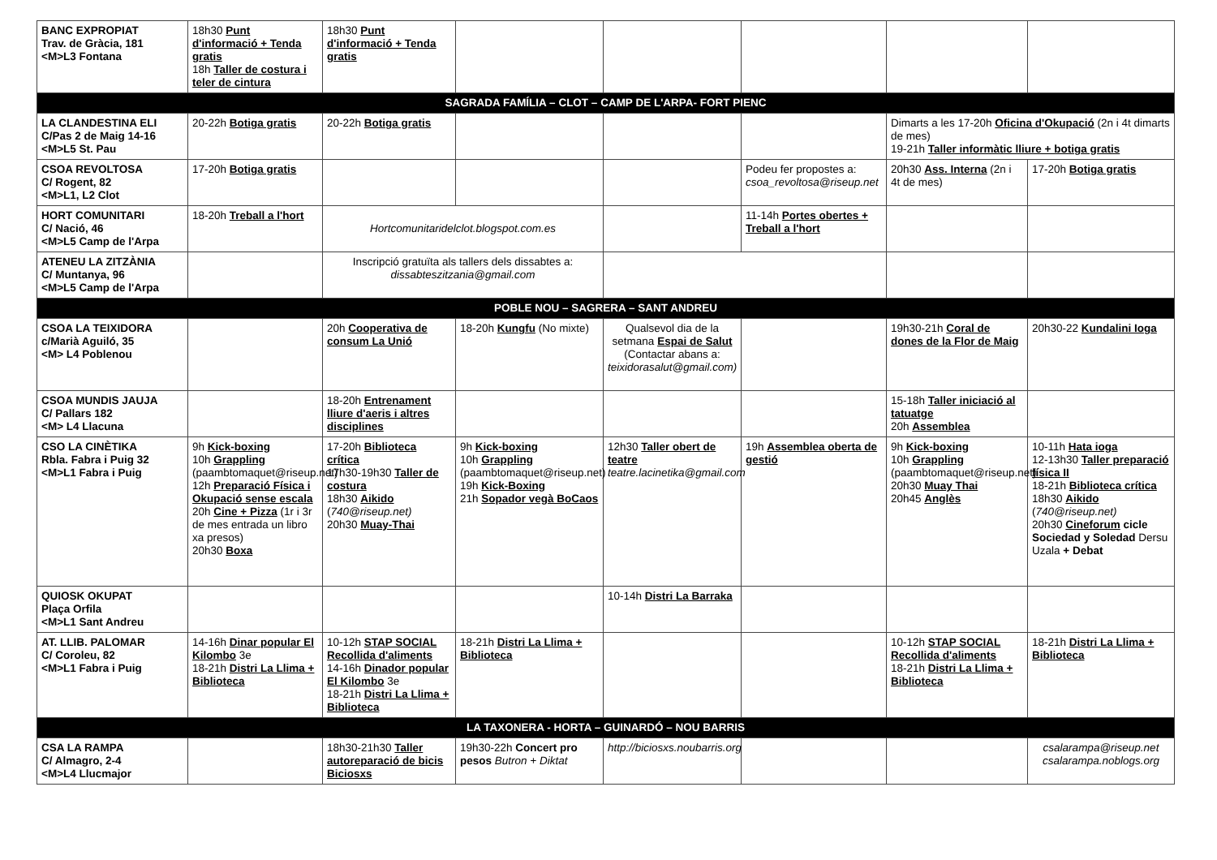| BANC EXPROPIAT Trav. de Gràcia, 181 <M>L3 Fontana | 18h30 Punt d'informació + Tenda gratis 18h Taller de costura i teler de cintura | 18h30 Punt d'informació + Tenda gratis | | | | | |
| SAGRADA FAMÍLIA – CLOT – CAMP DE L'ARPA- FORT PIENC | | | | | | | |
| LA CLANDESTINA ELI C/Pas 2 de Maig 14-16 <M>L5 St. Pau | 20-22h Botiga gratis | 20-22h Botiga gratis | | | | Dimarts a les 17-20h Oficina d'Okupació (2n i 4t dimarts de mes) 19-21h Taller informàtic lliure + botiga gratis | |
| CSOA REVOLTOSA C/ Rogent, 82 <M>L1, L2 Clot | 17-20h Botiga gratis | | | | Podeu fer propostes a: csoa_revoltosa@riseup.net | 20h30 Ass. Interna (2n i 4t de mes) | 17-20h Botiga gratis |
| HORT COMUNITARI C/ Nació, 46 <M>L5 Camp de l'Arpa | 18-20h Treball a l'hort | Hortcomunitaridelclot.blogspot.com.es | | | 11-14h Portes obertes + Treball a l'hort | | |
| ATENEU LA ZITZÀNIA C/ Muntanya, 96 <M>L5 Camp de l'Arpa | | Inscripció gratuïta als tallers dels dissabtes a: dissabteszitzania@gmail.com | | | | | |
| POBLE NOU – SAGRERA – SANT ANDREU | | | | | | | |
| CSOA LA TEIXIDORA c/Marià Aguiló, 35 <M> L4 Poblenou | | 20h Cooperativa de consum La Unió | 18-20h Kungfu (No mixte) | Qualsevol dia de la setmana Espai de Salut (Contactar abans a: teixidorasalut@gmail.com) | | 19h30-21h Coral de dones de la Flor de Maig | 20h30-22 Kundalini Ioga |
| CSOA MUNDIS JAUJA C/ Pallars 182 <M> L4 Llacuna | | 18-20h Entrenament lliure d'aeris i altres disciplines | | | | 15-18h Taller iniciació al tatuatge 20h Assemblea | |
| CSO LA CINÈTIKA Rbla. Fabra i Puig 32 <M>L1 Fabra i Puig | 9h Kick-boxing 10h Grappling (paambtomaquet@riseup.net) 12h Preparació Física i Okupació sense escala 20h Cine + Pizza (1r i 3r de mes entrada un libro xa presos) 20h30 Boxa | 17-20h Biblioteca crítica 17h30-19h30 Taller de costura 18h30 Aikido ( 740@riseup.net) 20h30 Muay-Thai | 9h Kick-boxing 10h Grappling (paambtomaquet@riseup.net) 19h Kick-Boxing 21h Sopador vegà BoCaos | 12h30 Taller obert de teatre teatre.lacinetika@gmail.com | 19h Assemblea oberta de gestió | 9h Kick-boxing 10h Grappling (paambtomaquet@riseup.net) 20h30 Muay Thai 20h45 Anglès | 10-11h Hata ioga 12-13h30 Taller preparació física II 18-21h Biblioteca crítica 18h30 Aikido ( 740@riseup.net) 20h30 Cineforum cicle Sociedad y Soledad Dersu Uzala + Debat |
| QUIOSK OKUPAT Plaça Orfila <M>L1 Sant Andreu | | | | 10-14h Distri La Barraka | | | |
| AT. LLIB. PALOMAR C/ Coroleu, 82 <M>L1 Fabra i Puig | 14-16h Dinar popular El Kilombo 3e 18-21h Distri La Llima + Biblioteca | 10-12h STAP SOCIAL Recollida d'aliments 14-16h Dinador popular El Kilombo 3e 18-21h Distri La Llima + Biblioteca | 18-21h Distri La Llima + Biblioteca | | | 10-12h STAP SOCIAL Recollida d'aliments 18-21h Distri La Llima + Biblioteca | 18-21h Distri La Llima + Biblioteca |
| LA TAXONERA - HORTA – GUINARDÓ – NOU BARRIS | | | | | | | |
| CSA LA RAMPA C/ Almagro, 2-4 <M>L4 Llucmajor | | 18h30-21h30 Taller autoreparació de bicis Biciosxs | 19h30-22h Concert pro pesos Butron + Diktat | http://biciosxs.noubarris.org | | | csalarampa@riseup.net csalarampa.noblogs.org |